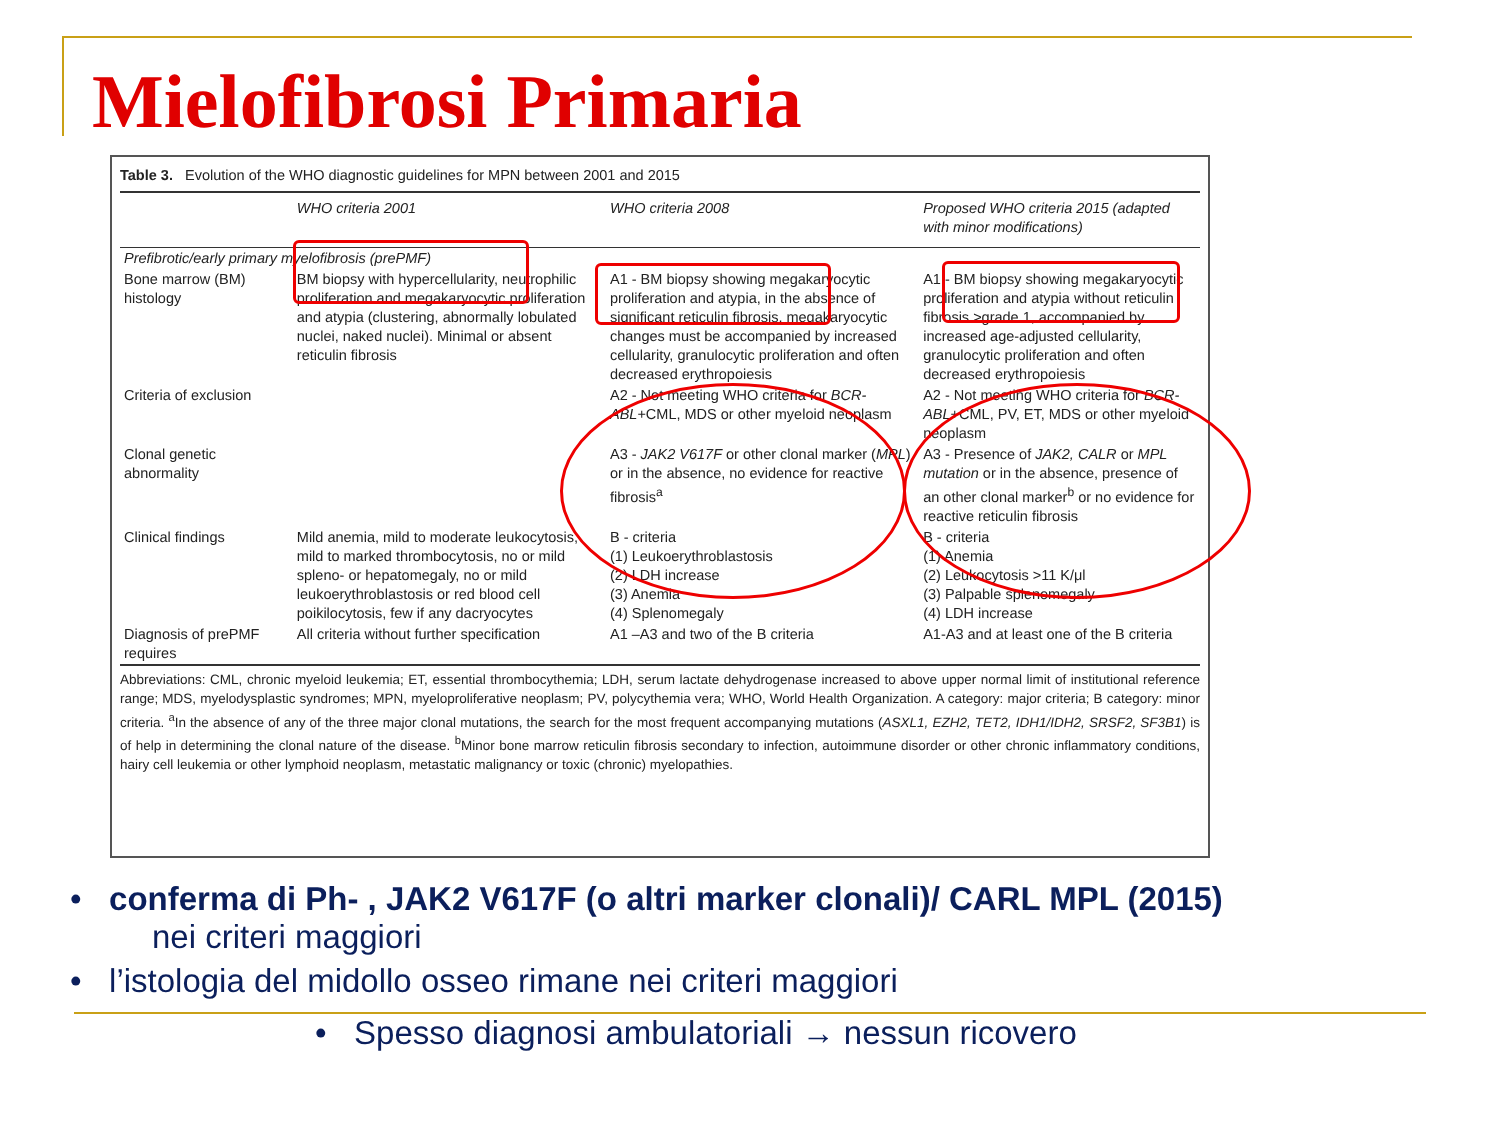Mielofibrosi Primaria
Table 3. Evolution of the WHO diagnostic guidelines for MPN between 2001 and 2015
| | WHO criteria 2001 | WHO criteria 2008 | Proposed WHO criteria 2015 (adapted with minor modifications) |
| --- | --- | --- | --- |
| Prefibrotic/early primary myelofibrosis (prePMF) | | | |
| Bone marrow (BM) histology | BM biopsy with hypercellularity, neutrophilic proliferation and megakaryocytic proliferation and atypia (clustering, abnormally lobulated nuclei, naked nuclei). Minimal or absent reticulin fibrosis | A1 - BM biopsy showing megakaryocytic proliferation and atypia, in the absence of significant reticulin fibrosis, megakaryocytic changes must be accompanied by increased cellularity, granulocytic proliferation and often decreased erythropoiesis | A1 - BM biopsy showing megakaryocytic proliferation and atypia without reticulin fibrosis >grade 1, accompanied by increased age-adjusted cellularity, granulocytic proliferation and often decreased erythropoiesis |
| Criteria of exclusion | | A2 - Not meeting WHO criteria for BCR-ABL +CML, MDS or other myeloid neoplasm | A2 - Not meeting WHO criteria for BCR-ABL +CML, PV, ET, MDS or other myeloid neoplasm |
| Clonal genetic abnormality | | A3 - JAK2 V617F or other clonal marker ( MPL ) or in the absence, no evidence for reactive fibrosis<sup>a</sup> | A3 - Presence of JAK2, CALR or MPL mutation or in the absence, presence of an other clonal marker<sup>b</sup> or no evidence for reactive reticulin fibrosis |
| Clinical findings | Mild anemia, mild to moderate leukocytosis, mild to marked thrombocytosis, no or mild spleno- or hepatomegaly, no or mild leukoerythroblastosis or red blood cell poikilocytosis, few if any dacryocytes | B - criteria (1) Leukoerythroblastosis (2) LDH increase (3) Anemia (4) Splenomegaly | B - criteria (1) Anemia (2) Leukocytosis >11 K/μl (3) Palpable splenomegaly (4) LDH increase |
| Diagnosis of prePMF requires | All criteria without further specification | A1 –A3 and two of the B criteria | A1-A3 and at least one of the B criteria |
Abbreviations: CML, chronic myeloid leukemia; ET, essential thrombocythemia; LDH, serum lactate dehydrogenase increased to above upper normal limit of institutional reference range; MDS, myelodysplastic syndromes; MPN, myeloproliferative neoplasm; PV, polycythemia vera; WHO, World Health Organization. A category: major criteria; B category: minor criteria. <sup>a</sup>In the absence of any of the three major clonal mutations, the search for the most frequent accompanying mutations (ASXL1, EZH2, TET2, IDH1/IDH2, SRSF2, SF3B1) is of help in determining the clonal nature of the disease. <sup>b</sup>Minor bone marrow reticulin fibrosis secondary to infection, autoimmune disorder or other chronic inflammatory conditions, hairy cell leukemia or other lymphoid neoplasm, metastatic malignancy or toxic (chronic) myelopathies.
• conferma di Ph- , JAK2 V617F (o altri marker clonali)/ CARL MPL (2015)
nei criteri maggiori
• l’istologia del midollo osseo rimane nei criteri maggiori
• Spesso diagnosi ambulatoriali → nessun ricovero